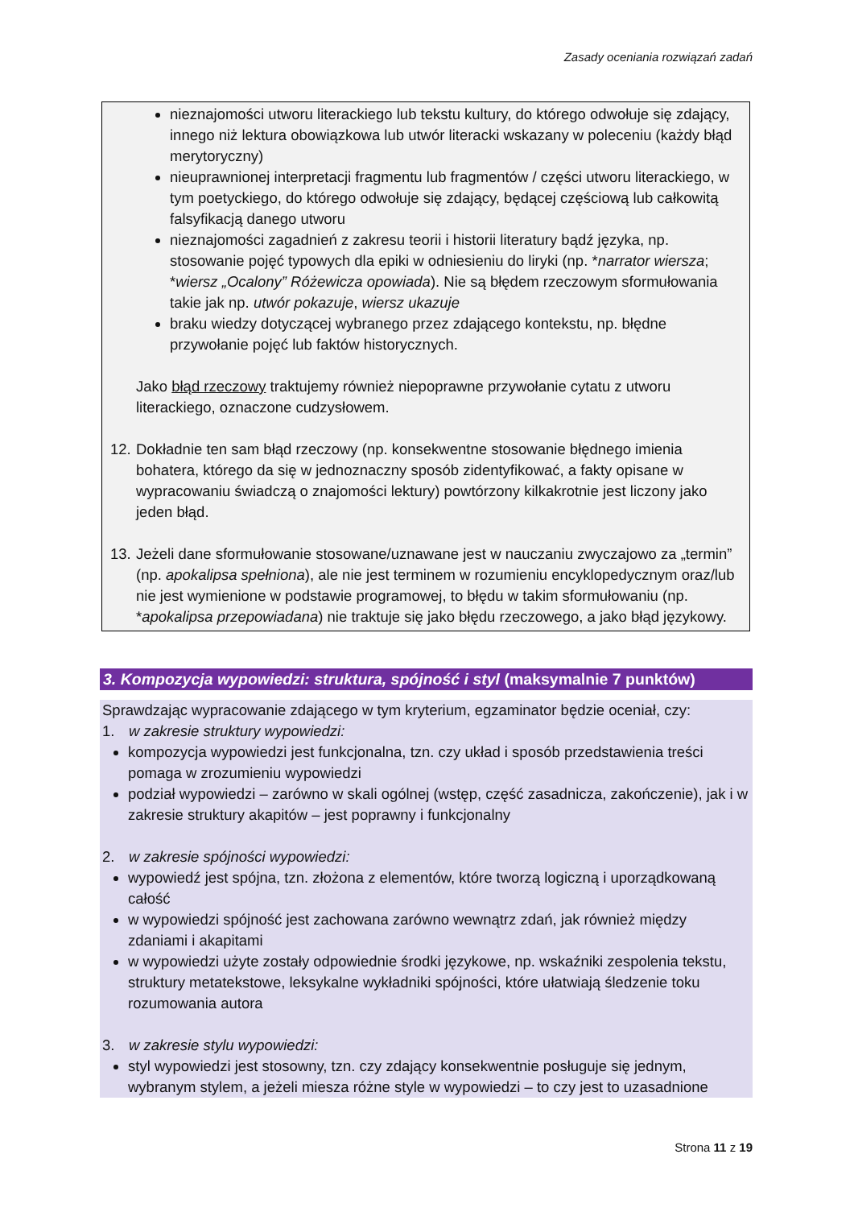Zasady oceniania rozwiązań zadań
nieznajomości utworu literackiego lub tekstu kultury, do którego odwołuje się zdający, innego niż lektura obowiązkowa lub utwór literacki wskazany w poleceniu (każdy błąd merytoryczny)
nieuprawnionej interpretacji fragmentu lub fragmentów / części utworu literackiego, w tym poetyckiego, do którego odwołuje się zdający, będącej częściową lub całkowitą falsyfikacją danego utworu
nieznajomości zagadnień z zakresu teorii i historii literatury bądź języka, np. stosowanie pojęć typowych dla epiki w odniesieniu do liryki (np. *narrator wiersza; *wiersz „Ocalony” Różewicza opowiada). Nie są błędem rzeczowym sformułowania takie jak np. utwór pokazuje, wiersz ukazuje
braku wiedzy dotyczącej wybranego przez zdającego kontekstu, np. błędne przywołanie pojęć lub faktów historycznych.
Jako błąd rzeczowy traktujemy również niepoprawne przywołanie cytatu z utworu literackiego, oznaczone cudzysłowem.
12.
Dokładnie ten sam błąd rzeczowy (np. konsekwentne stosowanie błędnego imienia bohatera, którego da się w jednoznaczny sposób zidentyfikować, a fakty opisane w wypracowaniu świadczą o znajomości lektury) powtórzony kilkakrotnie jest liczony jako jeden błąd.
13.
Jeżeli dane sformułowanie stosowane/uznawane jest w nauczaniu zwyczajowo za „termin” (np. apokalipsa spełniona), ale nie jest terminem w rozumieniu encyklopedycznym oraz/lub nie jest wymienione w podstawie programowej, to błędu w takim sformułowaniu (np. *apokalipsa przepowiadana) nie traktuje się jako błędu rzeczowego, a jako błąd językowy.
3. Kompozycja wypowiedzi: struktura, spójność i styl (maksymalnie 7 punktów)
Sprawdzając wypracowanie zdającego w tym kryterium, egzaminator będzie oceniał, czy:
1. w zakresie struktury wypowiedzi:
kompozycja wypowiedzi jest funkcjonalna, tzn. czy układ i sposób przedstawienia treści pomaga w zrozumieniu wypowiedzi
podział wypowiedzi – zarówno w skali ogólnej (wstęp, część zasadnicza, zakończenie), jak i w zakresie struktury akapitów – jest poprawny i funkcjonalny
2. w zakresie spójności wypowiedzi:
wypowiedź jest spójna, tzn. złożona z elementów, które tworzą logiczną i uporządkowaną całość
w wypowiedzi spójność jest zachowana zarówno wewnątrz zdań, jak również między zdaniami i akapitami
w wypowiedzi użyte zostały odpowiednie środki językowe, np. wskaźniki zespolenia tekstu, struktury metatekstowe, leksykalne wykładniki spójności, które ułatwiają śledzenie toku rozumowania autora
3. w zakresie stylu wypowiedzi:
styl wypowiedzi jest stosowny, tzn. czy zdający konsekwentnie posługuje się jednym, wybranym stylem, a jeżeli miesza różne style w wypowiedzi – to czy jest to uzasadnione
Strona 11 z 19